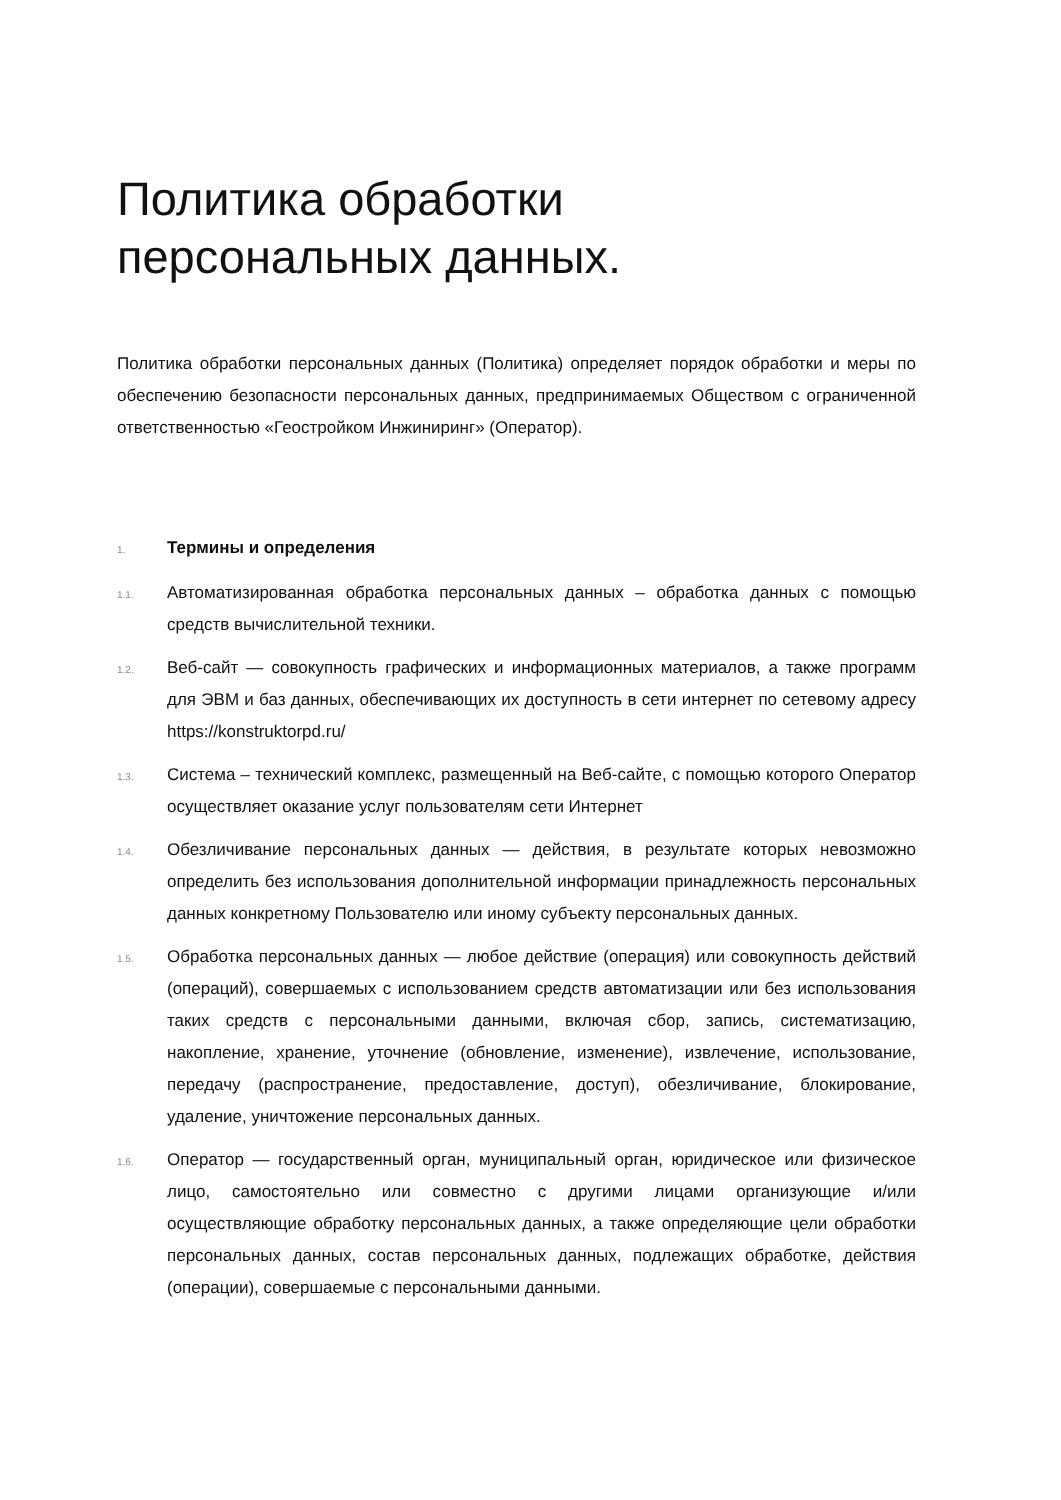Политика обработки
персональных данных.
Политика обработки персональных данных (Политика) определяет порядок обработки и меры по обеспечению безопасности персональных данных, предпринимаемых Обществом с ограниченной ответственностью «Геостройком Инжиниринг» (Оператор).
1.
Термины и определения
1.1.
Автоматизированная обработка персональных данных – обработка данных с помощью средств вычислительной техники.
1.2.
Веб-сайт — совокупность графических и информационных материалов, а также программ для ЭВМ и баз данных, обеспечивающих их доступность в сети интернет по сетевому адресу https://konstruktorpd.ru/
1.3.
Система – технический комплекс, размещенный на Веб-сайте, с помощью которого Оператор осуществляет оказание услуг пользователям сети Интернет
1.4.
Обезличивание персональных данных — действия, в результате которых невозможно определить без использования дополнительной информации принадлежность персональных данных конкретному Пользователю или иному субъекту персональных данных.
1.5.
Обработка персональных данных — любое действие (операция) или совокупность действий (операций), совершаемых с использованием средств автоматизации или без использования таких средств с персональными данными, включая сбор, запись, систематизацию, накопление, хранение, уточнение (обновление, изменение), извлечение, использование, передачу (распространение, предоставление, доступ), обезличивание, блокирование, удаление, уничтожение персональных данных.
1.6.
Оператор — государственный орган, муниципальный орган, юридическое или физическое лицо, самостоятельно или совместно с другими лицами организующие и/или осуществляющие обработку персональных данных, а также определяющие цели обработки персональных данных, состав персональных данных, подлежащих обработке, действия (операции), совершаемые с персональными данными.